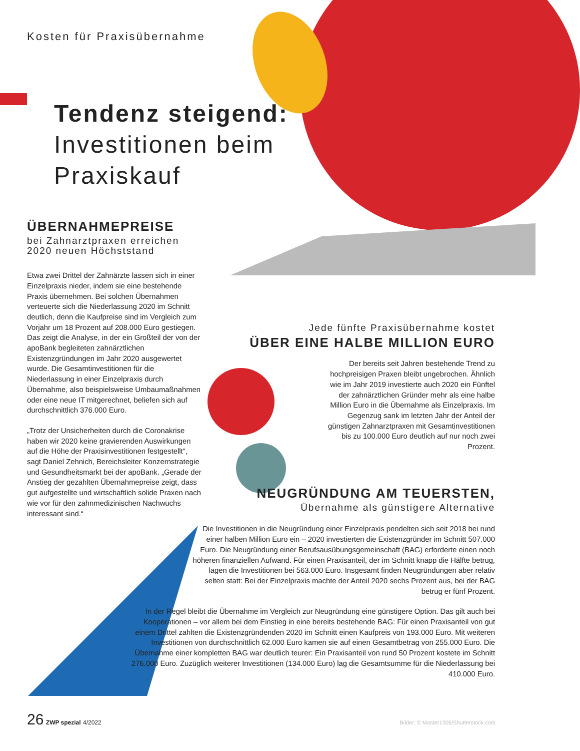Kosten für Praxisübernahme
Tendenz steigend:
Investitionen beim Praxiskauf
ÜBERNAHMEPREISE
bei Zahnarztpraxen erreichen 2020 neuen Höchststand
Etwa zwei Drittel der Zahnärzte lassen sich in einer Einzelpraxis nieder, indem sie eine bestehende Praxis übernehmen. Bei solchen Übernahmen verteuerte sich die Niederlassung 2020 im Schnitt deutlich, denn die Kaufpreise sind im Vergleich zum Vorjahr um 18 Prozent auf 208.000 Euro gestiegen. Das zeigt die Analyse, in der ein Großteil der von der apoBank begleiteten zahnärztlichen Existenzgründungen im Jahr 2020 ausgewertet wurde. Die Gesamtinvestitionen für die Niederlassung in einer Einzelpraxis durch Übernahme, also beispielsweise Umbaumaßnahmen oder eine neue IT mitgerechnet, beliefen sich auf durchschnittlich 376.000 Euro.
„Trotz der Unsicherheiten durch die Coronakrise haben wir 2020 keine gravierenden Auswirkungen auf die Höhe der Praxisinvestitionen festgestellt“, sagt Daniel Zehnich, Bereichsleiter Konzernstrategie und Gesundheitsmarkt bei der apoBank. „Gerade der Anstieg der gezahlten Übernahmepreise zeigt, dass gut aufgestellte und wirtschaftlich solide Praxen nach wie vor für den zahnmedizinischen Nachwuchs interessant sind.“
Jede fünfte Praxisübernahme kostet
ÜBER EINE HALBE MILLION EURO
Der bereits seit Jahren bestehende Trend zu hochpreisigen Praxen bleibt ungebrochen. Ähnlich wie im Jahr 2019 investierte auch 2020 ein Fünftel der zahnärztlichen Gründer mehr als eine halbe Million Euro in die Übernahme als Einzelpraxis. Im Gegenzug sank im letzten Jahr der Anteil der günstigen Zahnarztpraxen mit Gesamtinvestitionen bis zu 100.000 Euro deutlich auf nur noch zwei Prozent.
NEUGRÜNDUNG AM TEUERSTEN,
Übernahme als günstigere Alternative
Die Investitionen in die Neugründung einer Einzelpraxis pendelten sich seit 2018 bei rund einer halben Million Euro ein – 2020 investierten die Existenzgründer im Schnitt 507.000 Euro. Die Neugründung einer Berufsausübungsgemeinschaft (BAG) erforderte einen noch höheren finanziellen Aufwand. Für einen Praxisanteil, der im Schnitt knapp die Hälfte betrug, lagen die Investitionen bei 563.000 Euro. Insgesamt finden Neugründungen aber relativ selten statt: Bei der Einzelpraxis machte der Anteil 2020 sechs Prozent aus, bei der BAG betrug er fünf Prozent.
In der Regel bleibt die Übernahme im Vergleich zur Neugründung eine günstigere Option. Das gilt auch bei Kooperationen – vor allem bei dem Einstieg in eine bereits bestehende BAG: Für einen Praxisanteil von gut einem Drittel zahlten die Existenzgründenden 2020 im Schnitt einen Kaufpreis von 193.000 Euro. Mit weiteren Investitionen von durchschnittlich 62.000 Euro kamen sie auf einen Gesamtbetrag von 255.000 Euro. Die Übernahme einer kompletten BAG war deutlich teurer: Ein Praxisanteil von rund 50 Prozent kostete im Schnitt 276.000 Euro. Zuzüglich weiterer Investitionen (134.000 Euro) lag die Gesamtsumme für die Niederlassung bei 410.000 Euro.
26 ZWP spezial 4/2022 Bilder: © Master1305/Shutterstock.com